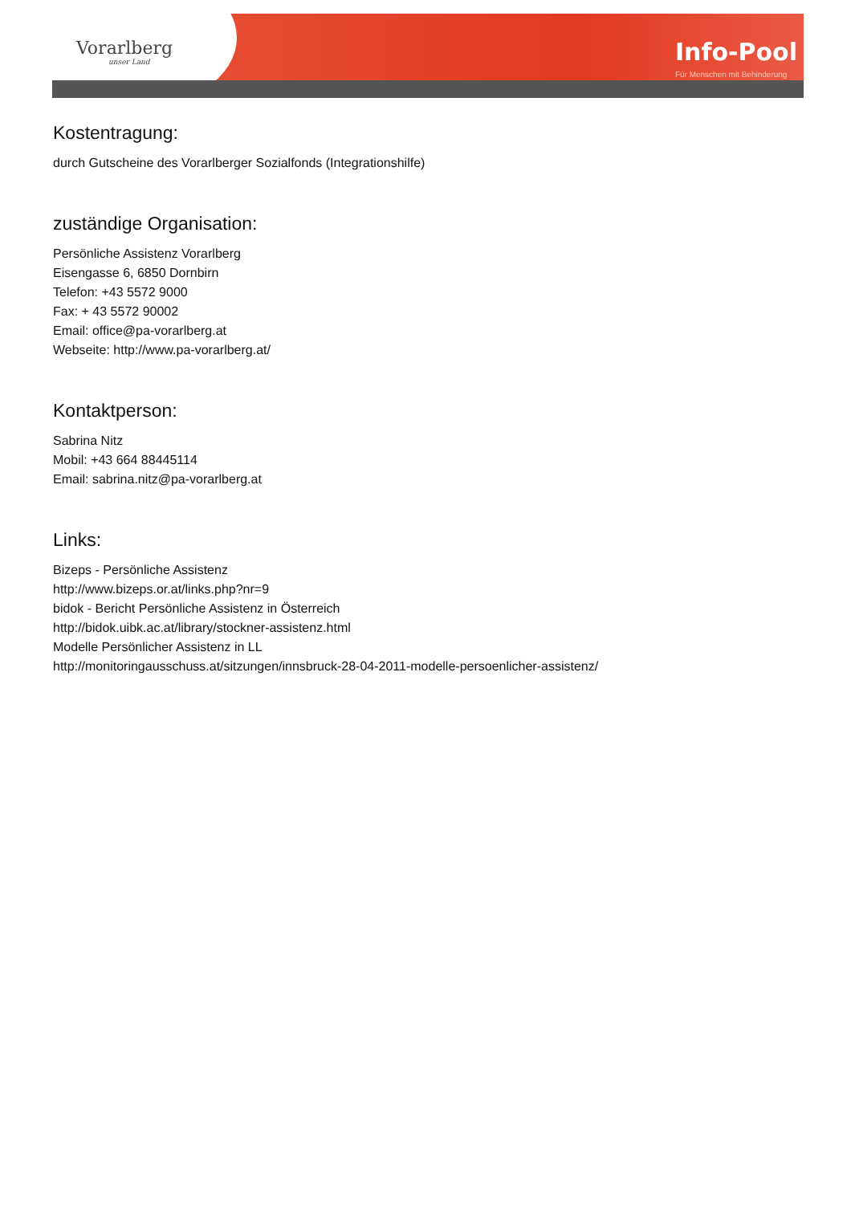Vorarlberg
unser Land
Info-Pool
Für Menschen mit Behinderung
Kostentragung:
durch Gutscheine des Vorarlberger Sozialfonds (Integrationshilfe)
zuständige Organisation:
Persönliche Assistenz Vorarlberg
Eisengasse 6, 6850 Dornbirn
Telefon: +43 5572 9000
Fax: + 43 5572 90002
Email: office@pa-vorarlberg.at
Webseite: http://www.pa-vorarlberg.at/
Kontaktperson:
Sabrina Nitz
Mobil: +43 664 88445114
Email: sabrina.nitz@pa-vorarlberg.at
Links:
Bizeps - Persönliche Assistenz
http://www.bizeps.or.at/links.php?nr=9
bidok - Bericht Persönliche Assistenz in Österreich
http://bidok.uibk.ac.at/library/stockner-assistenz.html
Modelle Persönlicher Assistenz in LL
http://monitoringausschuss.at/sitzungen/innsbruck-28-04-2011-modelle-persoenlicher-assistenz/